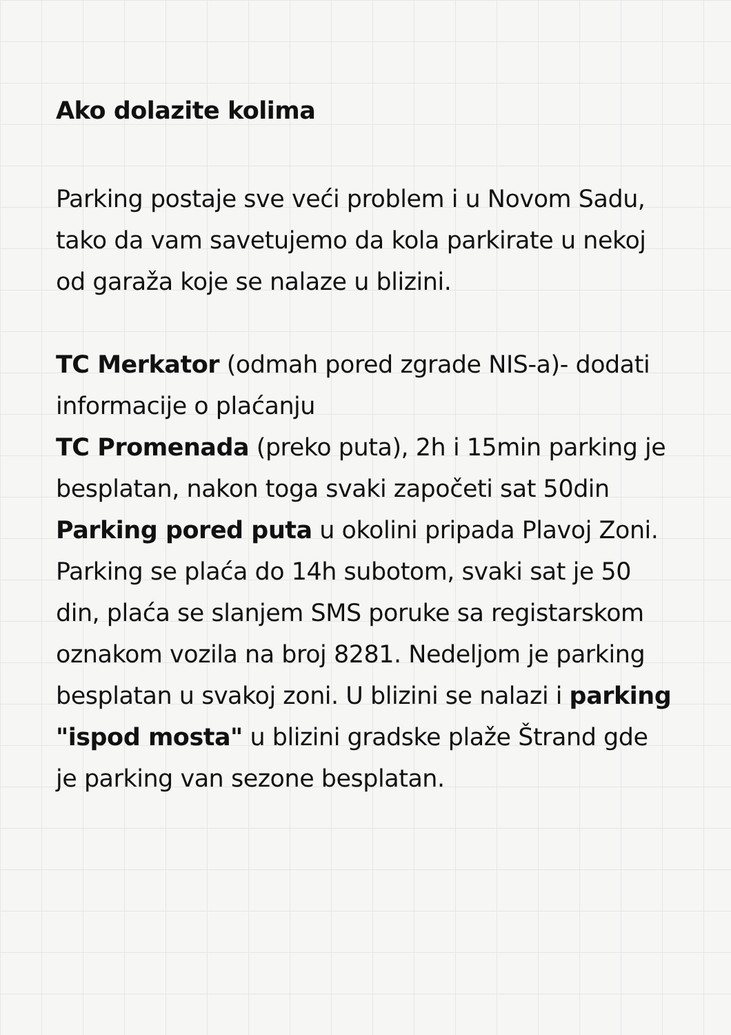Ako dolazite kolima
Parking postaje sve veći problem i u Novom Sadu, tako da vam savetujemo da kola parkirate u nekoj od garaža koje se nalaze u blizini.
TC Merkator (odmah pored zgrade NIS-a)- dodati informacije o plaćanju
TC Promenada (preko puta), 2h i 15min parking je besplatan, nakon toga svaki započeti sat 50din
Parking pored puta u okolini pripada Plavoj Zoni. Parking se plaća do 14h subotom, svaki sat je 50 din, plaća se slanjem SMS poruke sa registarskom oznakom vozila na broj 8281. Nedeljom je parking besplatan u svakoj zoni. U blizini se nalazi i parking "ispod mosta" u blizini gradske plaže Štrand gde je parking van sezone besplatan.